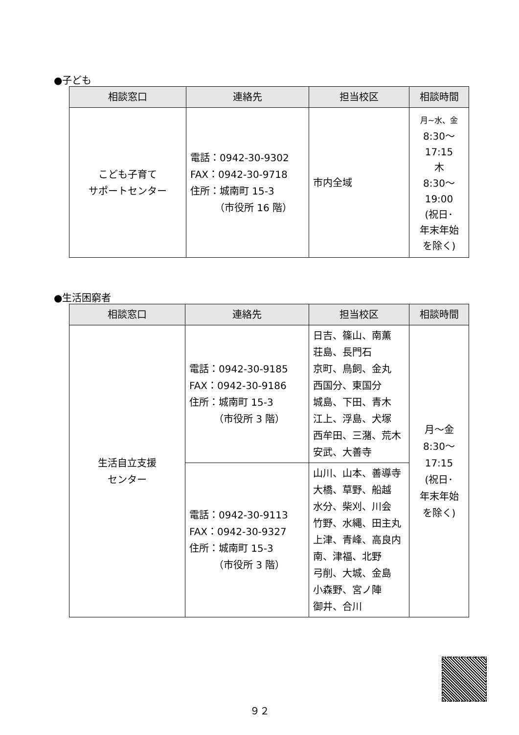●子ども
| 相談窓口 | 連絡先 | 担当校区 | 相談時間 |
| --- | --- | --- | --- |
| こども子育て サポートセンター | 電話：0942-30-9302 FAX：0942-30-9718 住所：城南町 15-3 （市役所 16 階） | 市内全域 | 月~水、金 8:30～ 17:15 木 8:30～ 19:00 (祝日･ 年末年始 を除く) |
●生活困窮者
| 相談窓口 | 連絡先 | 担当校区 | 相談時間 |
| --- | --- | --- | --- |
| 生活自立支援 センター | 電話：0942-30-9185 FAX：0942-30-9186 住所：城南町 15-3 （市役所 3 階） | 日吉、篠山、南薫 荘島、長門石 京町、鳥飼、金丸 西国分、東国分 城島、下田、青木 江上、浮島、犬塚 西牟田、三潴、荒木 安武、大善寺 | 月～金 8:30～ 17:15 (祝日･ 年末年始 を除く) |
| | 電話：0942-30-9113 FAX：0942-30-9327 住所：城南町 15-3 （市役所 3 階） | 山川、山本、善導寺 大橋、草野、船越 水分、柴刈、川会 竹野、水縄、田主丸 上津、青峰、高良内 南、津福、北野 弓削、大城、金島 小森野、宮ノ陣 御井、合川 | |
９２